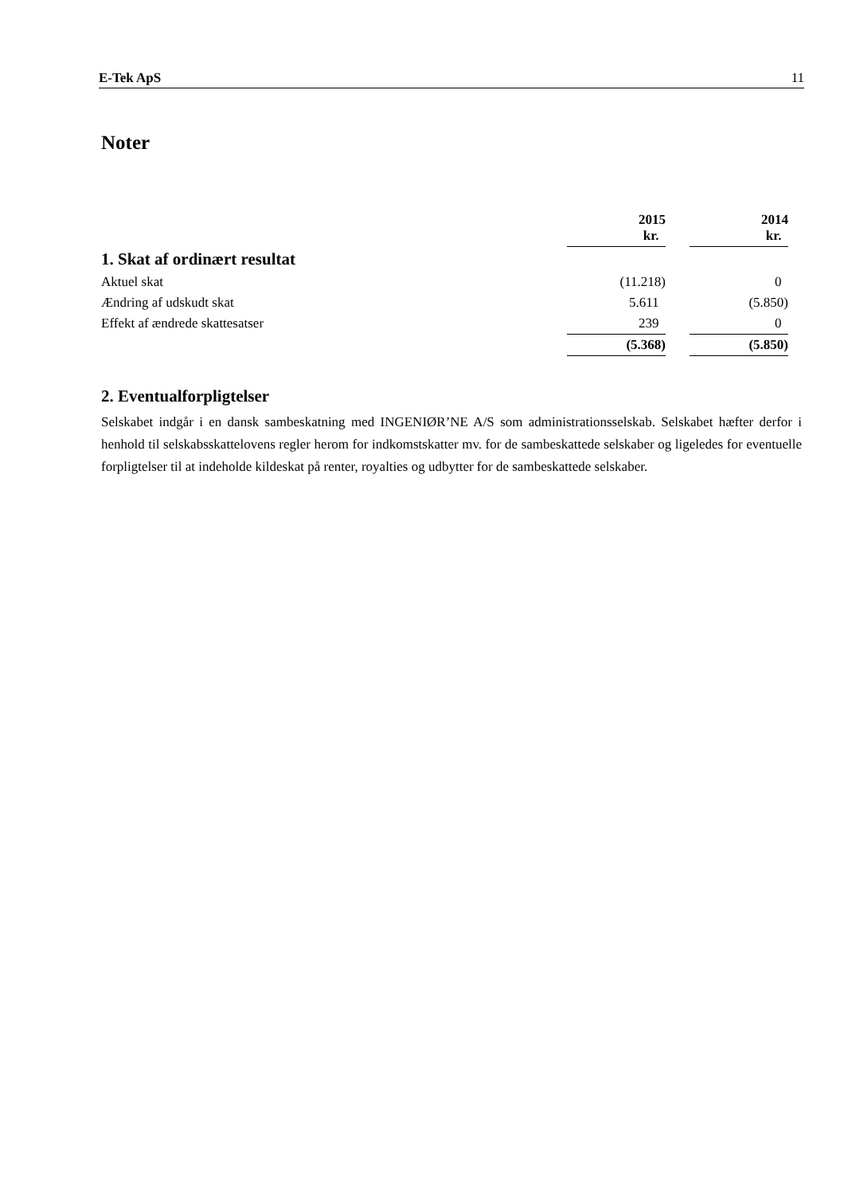E-Tek ApS 11
Noter
| | 2015 kr. | | 2014 kr. |
| 1. Skat af ordinært resultat | | | |
| Aktuel skat | (11.218) | | 0 |
| Ændring af udskudt skat | 5.611 | | (5.850) |
| Effekt af ændrede skattesatser | 239 | | 0 |
| | (5.368) | | (5.850) |
2. Eventualforpligtelser
Selskabet indgår i en dansk sambeskatning med INGENIØR’NE A/S som administrationsselskab. Selskabet hæfter derfor i henhold til selskabsskattelovens regler herom for indkomstskatter mv. for de sambeskattede selskaber og ligeledes for eventuelle forpligtelser til at indeholde kildeskat på renter, royalties og udbytter for de sambeskattede selskaber.